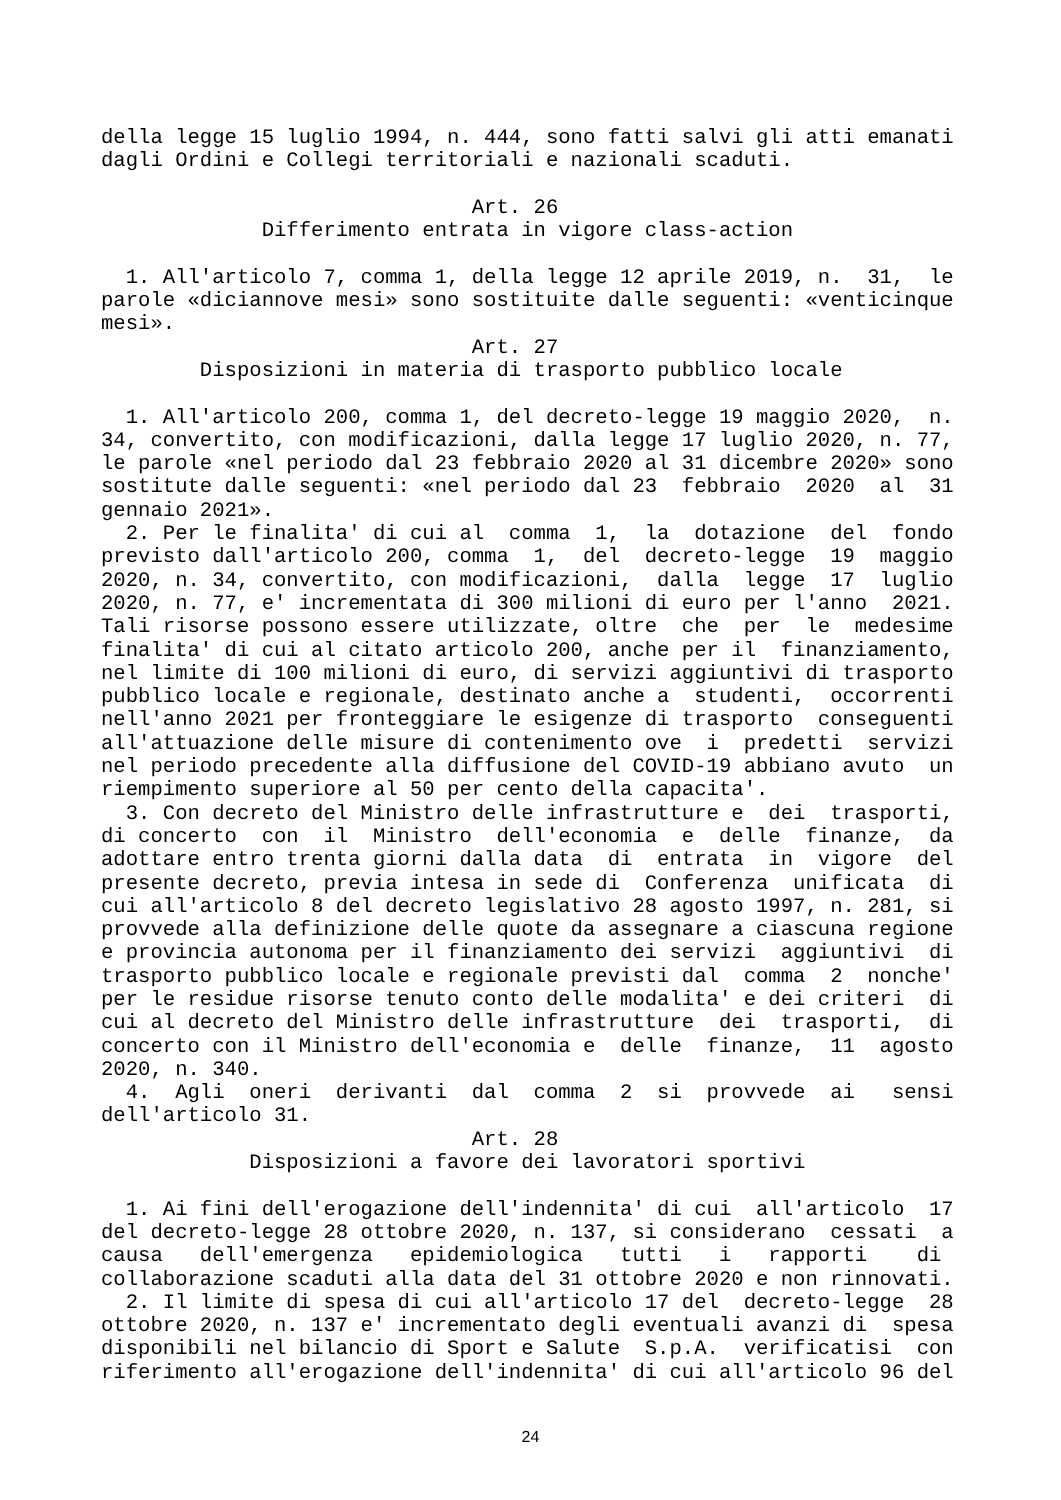della legge 15 luglio 1994, n. 444, sono fatti salvi gli atti emanati dagli Ordini e Collegi territoriali e nazionali scaduti. Art. 26 Differimento entrata in vigore class-action 1. All'articolo 7, comma 1, della legge 12 aprile 2019, n. 31, le parole «diciannove mesi» sono sostituite dalle seguenti: «venticinque mesi». Art. 27 Disposizioni in materia di trasporto pubblico locale 1. All'articolo 200, comma 1, del decreto-legge 19 maggio 2020, n. 34, convertito, con modificazioni, dalla legge 17 luglio 2020, n. 77, le parole «nel periodo dal 23 febbraio 2020 al 31 dicembre 2020» sono sostitute dalle seguenti: «nel periodo dal 23 febbraio 2020 al 31 gennaio 2021». 2. Per le finalita' di cui al comma 1, la dotazione del fondo previsto dall'articolo 200, comma 1, del decreto-legge 19 maggio 2020, n. 34, convertito, con modificazioni, dalla legge 17 luglio 2020, n. 77, e' incrementata di 300 milioni di euro per l'anno 2021. Tali risorse possono essere utilizzate, oltre che per le medesime finalita' di cui al citato articolo 200, anche per il finanziamento, nel limite di 100 milioni di euro, di servizi aggiuntivi di trasporto pubblico locale e regionale, destinato anche a studenti, occorrenti nell'anno 2021 per fronteggiare le esigenze di trasporto conseguenti all'attuazione delle misure di contenimento ove i predetti servizi nel periodo precedente alla diffusione del COVID-19 abbiano avuto un riempimento superiore al 50 per cento della capacita'. 3. Con decreto del Ministro delle infrastrutture e dei trasporti, di concerto con il Ministro dell'economia e delle finanze, da adottare entro trenta giorni dalla data di entrata in vigore del presente decreto, previa intesa in sede di Conferenza unificata di cui all'articolo 8 del decreto legislativo 28 agosto 1997, n. 281, si provvede alla definizione delle quote da assegnare a ciascuna regione e provincia autonoma per il finanziamento dei servizi aggiuntivi di trasporto pubblico locale e regionale previsti dal comma 2 nonche' per le residue risorse tenuto conto delle modalita' e dei criteri di cui al decreto del Ministro delle infrastrutture dei trasporti, di concerto con il Ministro dell'economia e delle finanze, 11 agosto 2020, n. 340. 4. Agli oneri derivanti dal comma 2 si provvede ai sensi dell'articolo 31. Art. 28 Disposizioni a favore dei lavoratori sportivi 1. Ai fini dell'erogazione dell'indennita' di cui all'articolo 17 del decreto-legge 28 ottobre 2020, n. 137, si considerano cessati a causa dell'emergenza epidemiologica tutti i rapporti di collaborazione scaduti alla data del 31 ottobre 2020 e non rinnovati. 2. Il limite di spesa di cui all'articolo 17 del decreto-legge 28 ottobre 2020, n. 137 e' incrementato degli eventuali avanzi di spesa disponibili nel bilancio di Sport e Salute S.p.A. verificatisi con riferimento all'erogazione dell'indennita' di cui all'articolo 96 del
24